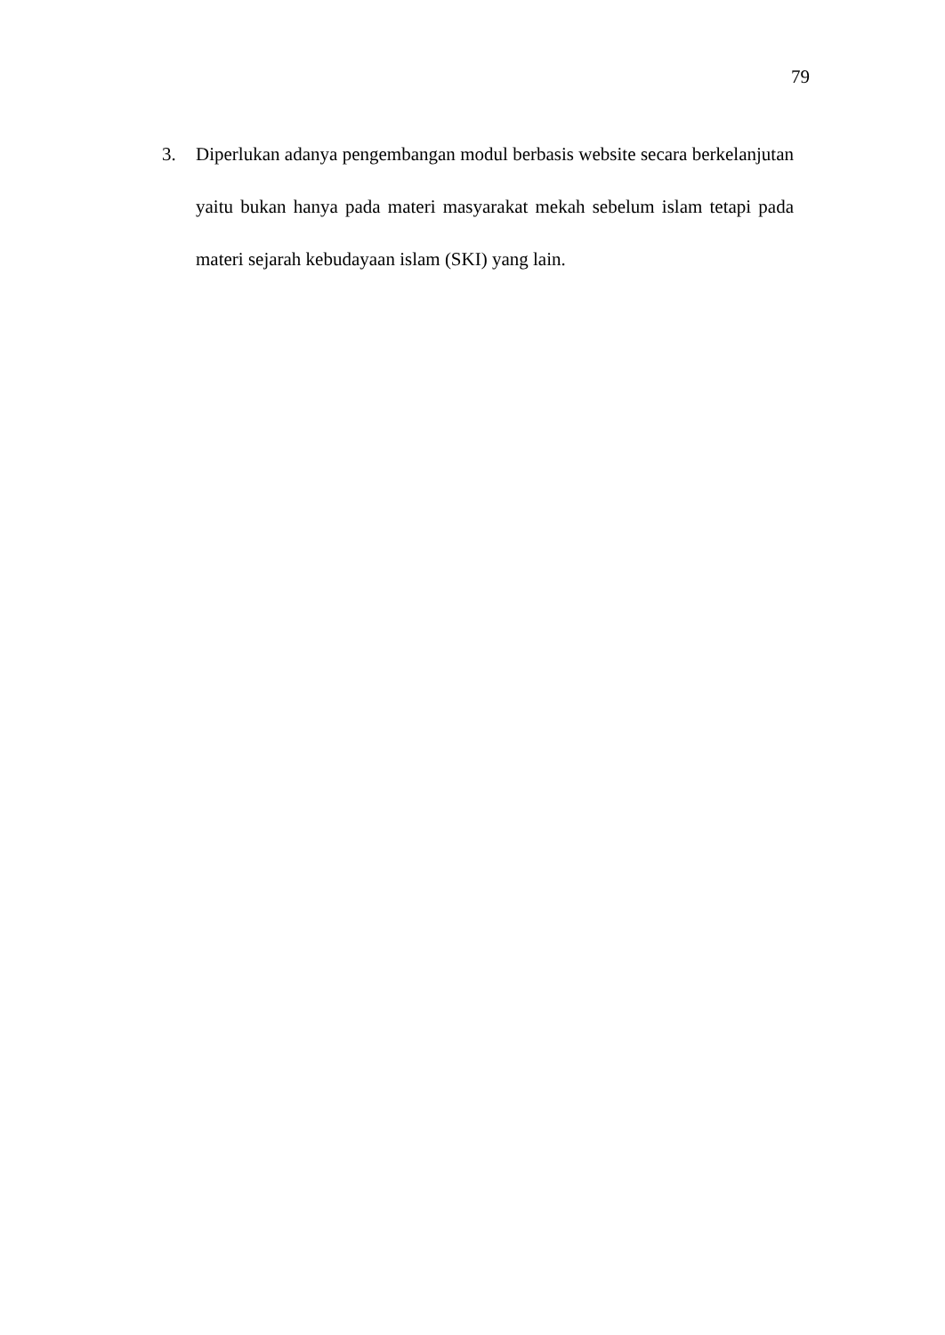79
3. Diperlukan adanya pengembangan modul berbasis website secara berkelanjutan yaitu bukan hanya pada materi masyarakat mekah sebelum islam tetapi pada materi sejarah kebudayaan islam (SKI) yang lain.